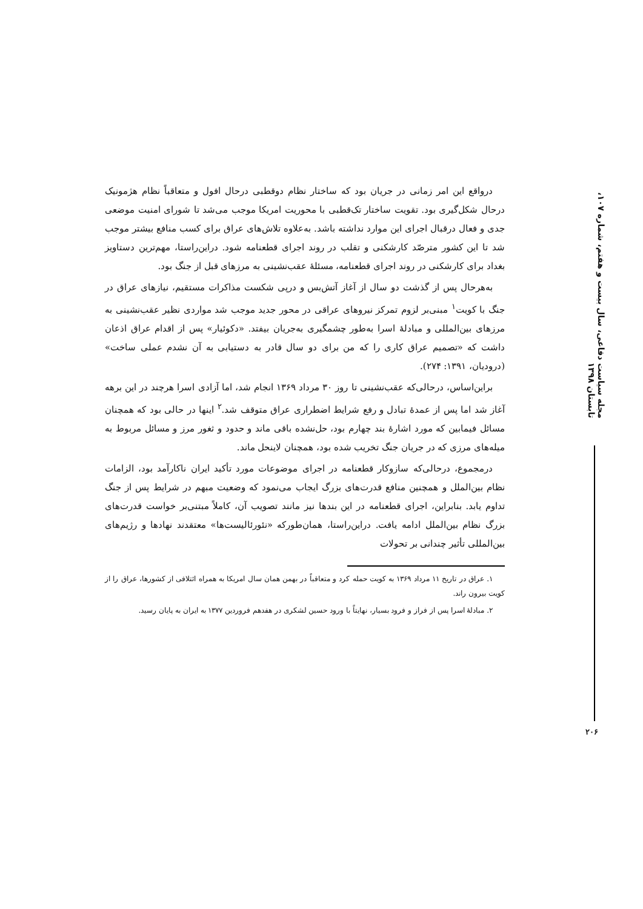مجله سیاست دفاعی، سال بیست و هفتم، شماره ۱۰۷، تابستان ۱۳۹۸
درواقع این امر زمانی در جریان بود که ساختار نظام دوقطبی درحال افول و متعاقباً نظام هژمونیک درحال شکل‌گیری بود. تقویت ساختار تک‌قطبی با محوریت امریکا موجب می‌شد تا شورای امنیت موضعی جدی و فعال درقبال اجرای این موارد نداشته باشد. به‌علاوه تلاش‌های عراق برای کسب منافع بیشتر موجب شد تا این کشور مترصّد کارشکنی و تقلب در روند اجرای قطعنامه شود. دراین‌راستا، مهم‌ترین دستاویز بغداد برای کارشکنی در روند اجرای قطعنامه، مسئلهٔ عقب‌نشینی به مرزهای قبل از جنگ بود.
به‌هرحال پس از گذشت دو سال از آغاز آتش‌بس و درپی شکست مذاکرات مستقیم، نیازهای عراق در جنگ با کویت<sup>۱</sup> مبنی‌بر لزوم تمرکز نیروهای عراقی در محور جدید موجب شد مواردی نظیر عقب‌نشینی به مرزهای بین‌المللی و مبادلهٔ اسرا به‌طور چشمگیری به‌جریان بیفتد. «دکوئیار» پس از اقدام عراق اذعان داشت که «تصمیم عراق کاری را که من برای دو سال قادر به دستیابی به آن نشدم عملی ساخت» (درودیان، ۱۳۹۱: ۲۷۴).
براین‌اساس، درحالی‌که عقب‌نشینی تا روز ۳۰ مرداد ۱۳۶۹ انجام شد، اما آزادی اسرا هرچند در این برهه آغاز شد اما پس از عمدهٔ تبادل و رفع شرایط اضطراری عراق متوقف شد.<sup>۲</sup> اینها در حالی بود که همچنان مسائل فیمابین که مورد اشارهٔ بند چهارم بود، حل‌نشده باقی ماند و حدود و ثغور مرز و مسائل مربوط به میله‌های مرزی که در جریان جنگ تخریب شده بود، همچنان لاینحل ماند.
درمجموع، درحالی‌که سازوکار قطعنامه در اجرای موضوعات مورد تأکید ایران ناکارآمد بود، الزامات نظام بین‌الملل و همچنین منافع قدرت‌های بزرگ ایجاب می‌نمود که وضعیت مبهم در شرایط پس از جنگ تداوم یابد. بنابراین، اجرای قطعنامه در این بندها نیز مانند تصویب آن، کاملاً مبتنی‌بر خواست قدرت‌های بزرگ نظام بین‌الملل ادامه یافت. دراین‌راستا، همان‌طورکه «نئورئالیست‌ها» معتقدند نهادها و رژیم‌های بین‌المللی تأثیر چندانی بر تحولات
۱. عراق در تاریخ ۱۱ مرداد ۱۳۶۹ به کویت حمله کرد و متعاقباً در بهمن همان سال امریکا به همراه ائتلافی از کشورها، عراق را از کویت بیرون راند.
۲. مبادلهٔ اسرا پس از فراز و فرود بسیار، نهایتاً با ورود حسین لشکری در هفدهم فروردین ۱۳۷۷ به ایران به پایان رسید.
۲۰۶